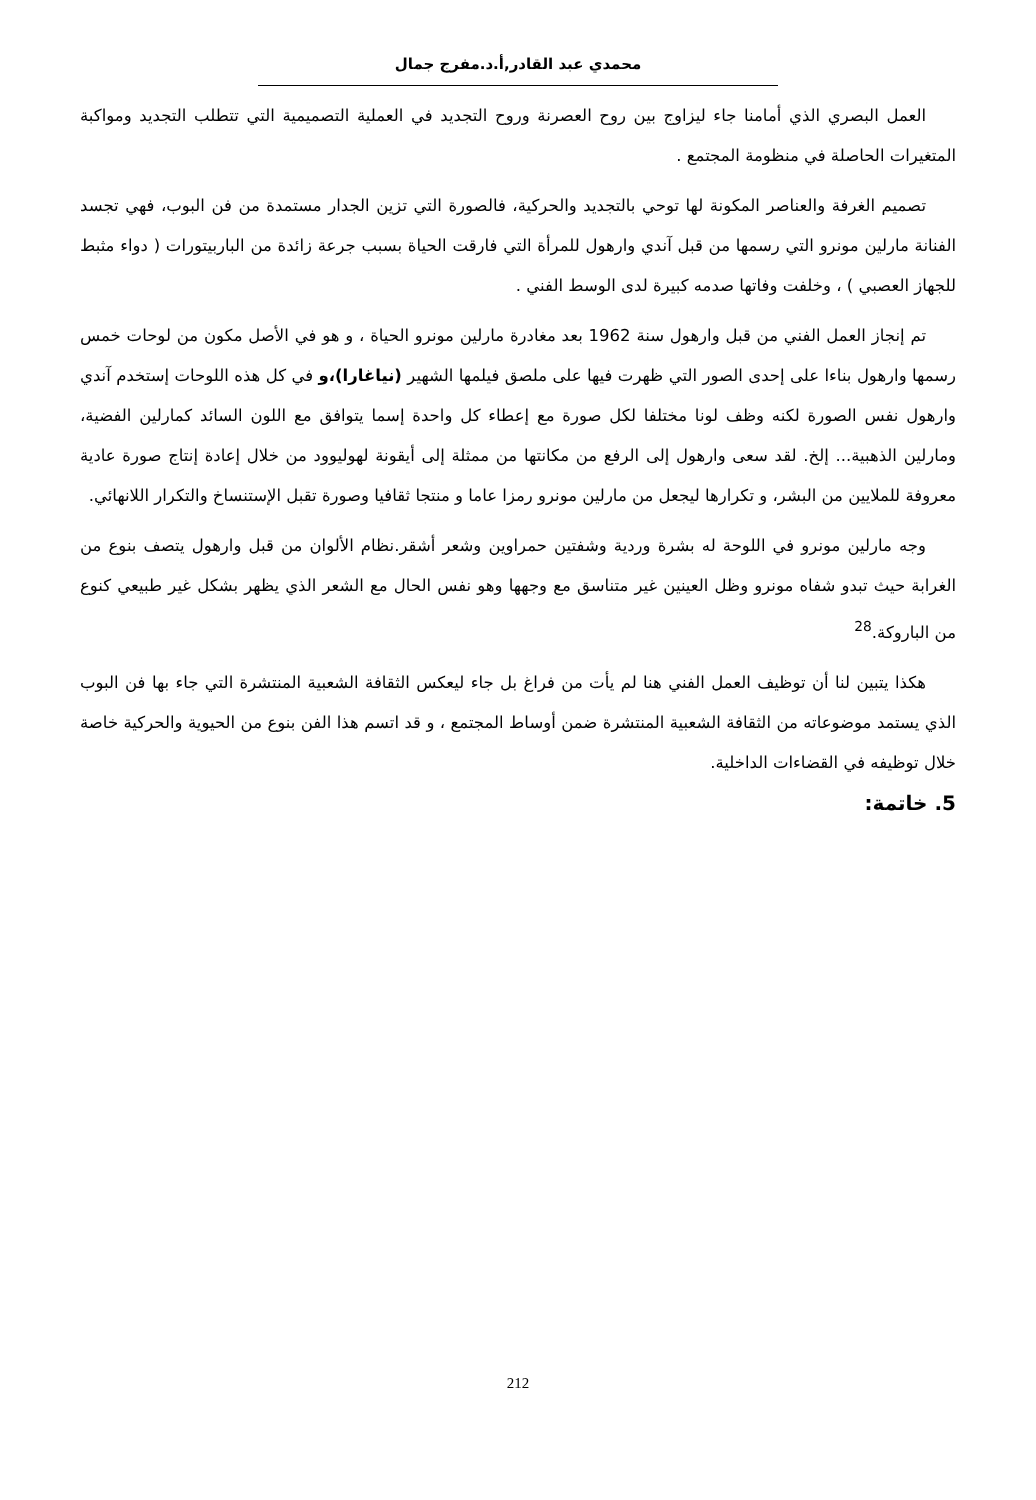محمدي عبد القادر,أ.د.مفرج جمال
العمل البصري الذي أمامنا جاء ليزاوج بين روح العصرنة وروح التجديد في العملية التصميمية التي تتطلب التجديد ومواكبة المتغيرات الحاصلة في منظومة المجتمع .
تصميم الغرفة والعناصر المكونة لها توحي بالتجديد والحركية، فالصورة التي تزين الجدار مستمدة من فن البوب، فهي تجسد الفنانة مارلين مونرو التي رسمها من قبل آندي وارهول للمرأة التي فارقت الحياة بسبب جرعة زائدة من الباربيتورات ( دواء مثبط للجهاز العصبي ) ، وخلفت وفاتها صدمه كبيرة لدى الوسط الفني .
تم إنجاز العمل الفني من قبل وارهول سنة 1962 بعد مغادرة مارلين مونرو الحياة ، و هو في الأصل مكون من لوحات خمس رسمها وارهول بناءا على إحدى الصور التي ظهرت فيها على ملصق فيلمها الشهير (نياغارا)،و في كل هذه اللوحات إستخدم آندي وارهول نفس الصورة لكنه وظف لونا مختلفا لكل صورة مع إعطاء كل واحدة إسما يتوافق مع اللون السائد كمارلين الفضية، ومارلين الذهبية... إلخ. لقد سعى وارهول إلى الرفع من مكانتها من ممثلة إلى أيقونة لهوليوود من خلال إعادة إنتاج صورة عادية معروفة للملايين من البشر، و تكرارها ليجعل من مارلين مونرو رمزا عاما و منتجا ثقافيا وصورة تقبل الإستنساخ والتكرار اللانهائي.
وجه مارلين مونرو في اللوحة له بشرة وردية وشفتين حمراوين وشعر أشقر.نظام الألوان من قبل وارهول يتصف بنوع من الغرابة حيث تبدو شفاه مونرو وظل العينين غير متناسق مع وجهها وهو نفس الحال مع الشعر الذي يظهر بشكل غير طبيعي كنوع من الباروكة.<sup>28</sup>
هكذا يتبين لنا أن توظيف العمل الفني هنا لم يأت من فراغ بل جاء ليعكس الثقافة الشعبية المنتشرة التي جاء بها فن البوب الذي يستمد موضوعاته من الثقافة الشعبية المنتشرة ضمن أوساط المجتمع ، و قد اتسم هذا الفن بنوع من الحيوية والحركية خاصة خلال توظيفه في القضاءات الداخلية.
5. خاتمة:
212